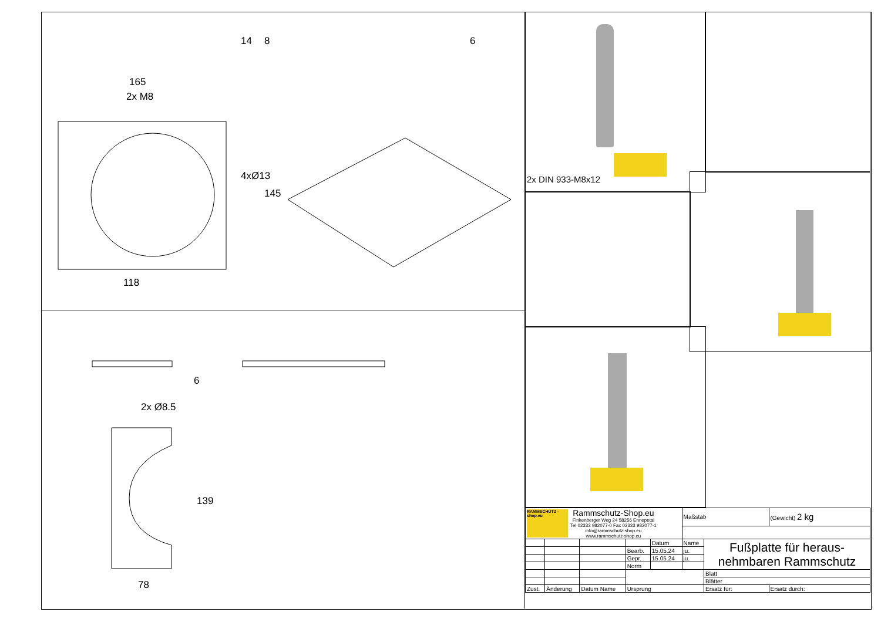165
2x M8
118
14 8 6
4xØ13
145
2x Ø8.5
78
6
139
2x DIN 933-M8x12
| RAMMSCHUTZ -shop.eu Rammschutz-Shop.eu Finkenberger Weg 24 58256 Ennepetal Tel 02333 982077-0 Fax 02333 982077-1 info@rammschutz-shop.eu www.rammschutz-shop.eu | | | | | Maßstab | | (Gewicht) 2 kg |
| | | | | Datum | Name | Fußplatte für heraus- nehmbaren Rammschutz | |
| | | | Bearb. | 15.05.24 | ju. | | |
| | | | Gepr. | 15.05.24 | ju. | | |
| | | | Norm | | | | |
| | | | | | | Blatt | |
| | | | | | | Blätter | |
| Zust. | Änderung | Datum Name | Ursprung | | | Ersatz für: | Ersatz durch: |